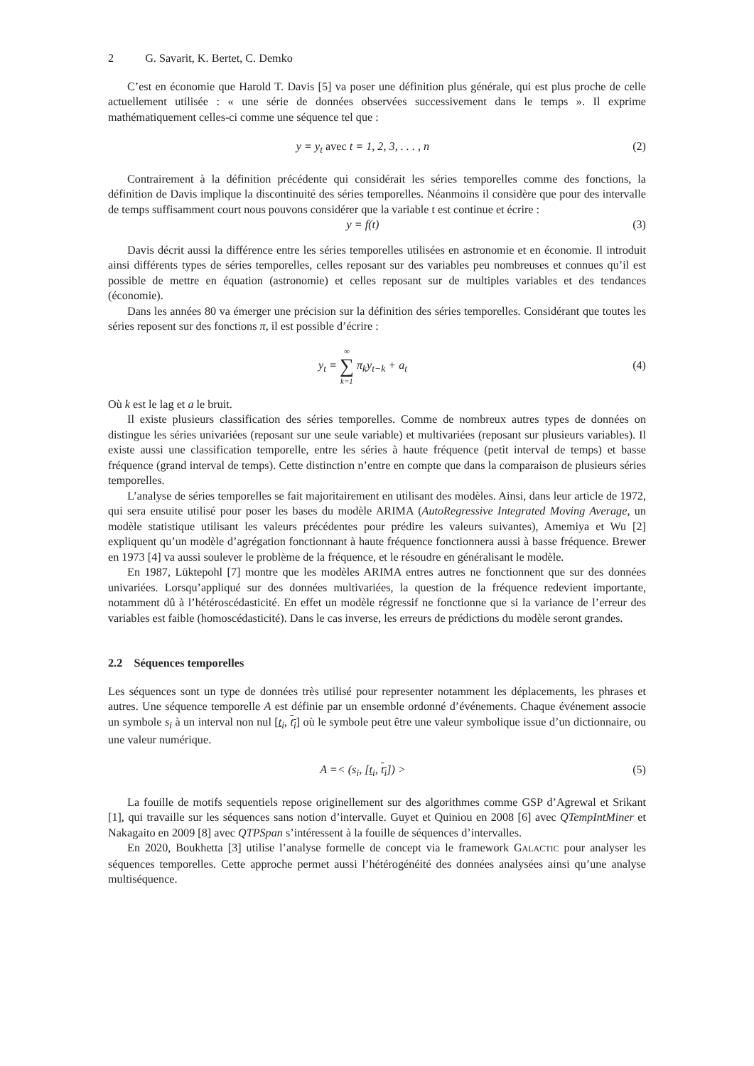2 G. Savarit, K. Bertet, C. Demko
C’est en économie que Harold T. Davis [5] va poser une définition plus générale, qui est plus proche de celle actuellement utilisée : « une série de données observées successivement dans le temps ». Il exprime mathématiquement celles-ci comme une séquence tel que :
y = y<sub>t</sub> avec t = 1, 2, 3, . . . , n
(2)
Contrairement à la définition précédente qui considérait les séries temporelles comme des fonctions, la définition de Davis implique la discontinuité des séries temporelles. Néanmoins il considère que pour des intervalle de temps suffisamment court nous pouvons considérer que la variable t est continue et écrire :
y = f(t) (3)
Davis décrit aussi la différence entre les séries temporelles utilisées en astronomie et en économie. Il introduit ainsi différents types de séries temporelles, celles reposant sur des variables peu nombreuses et connues qu’il est possible de mettre en équation (astronomie) et celles reposant sur de multiples variables et des tendances (économie).
Dans les années 80 va émerger une précision sur la définition des séries temporelles. Considérant que toutes les séries reposent sur des fonctions π, il est possible d’écrire :
y<sub>t</sub> = ∞ ∑ k=1 π<sub>k</sub>y<sub>t−k</sub> + a<sub>t</sub> (4)
Où k est le lag et a le bruit.
Il existe plusieurs classification des séries temporelles. Comme de nombreux autres types de données on distingue les séries univariées (reposant sur une seule variable) et multivariées (reposant sur plusieurs variables). Il existe aussi une classification temporelle, entre les séries à haute fréquence (petit interval de temps) et basse fréquence (grand interval de temps). Cette distinction n’entre en compte que dans la comparaison de plusieurs séries temporelles.
L’analyse de séries temporelles se fait majoritairement en utilisant des modèles. Ainsi, dans leur article de 1972, qui sera ensuite utilisé pour poser les bases du modèle ARIMA (AutoRegressive Integrated Moving Average, un modèle statistique utilisant les valeurs précédentes pour prédire les valeurs suivantes), Amemiya et Wu [2] expliquent qu’un modèle d’agrégation fonctionnant à haute fréquence fonctionnera aussi à basse fréquence. Brewer en 1973 [4] va aussi soulever le problème de la fréquence, et le résoudre en généralisant le modèle.
En 1987, Lüktepohl [7] montre que les modèles ARIMA entres autres ne fonctionnent que sur des données univariées. Lorsqu’appliqué sur des données multivariées, la question de la fréquence redevient importante, notamment dû à l’hétéroscédasticité. En effet un modèle régressif ne fonctionne que si la variance de l’erreur des variables est faible (homoscédasticité). Dans le cas inverse, les erreurs de prédictions du modèle seront grandes.
2.2 Séquences temporelles
Les séquences sont un type de données très utilisé pour representer notamment les déplacements, les phrases et autres. Une séquence temporelle A est définie par un ensemble ordonné d’événements. Chaque événement associe un symbole s<sub>i</sub> à un interval non nul [t<sub>i</sub>, t<sub>i</sub>] où le symbole peut être une valeur symbolique issue d’un dictionnaire, ou une valeur numérique.
A =< (s<sub>i</sub>, [t<sub>i</sub>, t<sub>i</sub>]) > (5)
La fouille de motifs sequentiels repose originellement sur des algorithmes comme GSP d’Agrewal et Srikant [1], qui travaille sur les séquences sans notion d’intervalle. Guyet et Quiniou en 2008 [6] avec QTempIntMiner et Nakagaito en 2009 [8] avec QTPSpan s’intéressent à la fouille de séquences d’intervalles.
En 2020, Boukhetta [3] utilise l’analyse formelle de concept via le framework GALACTIC pour analyser les séquences temporelles. Cette approche permet aussi l’hétérogénéité des données analysées ainsi qu’une analyse multiséquence.